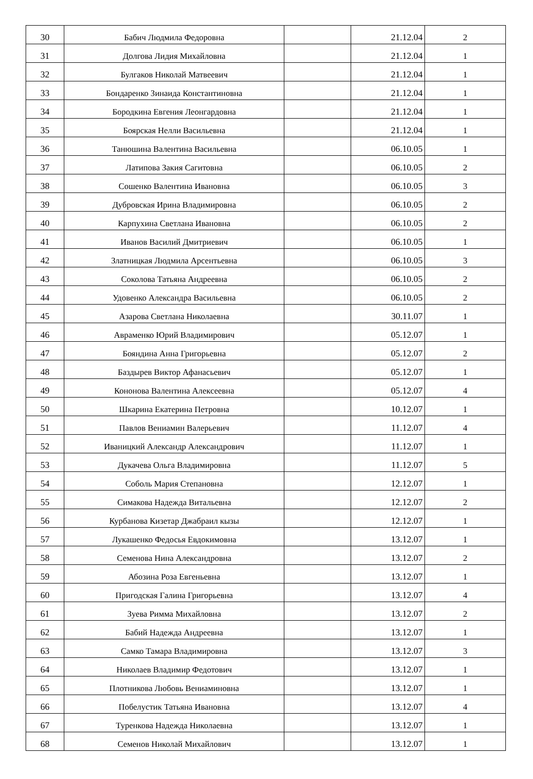| 30 | Бабич Людмила Федоровна | | 21.12.04 | 2 |
| 31 | Долгова Лидия Михайловна | | 21.12.04 | 1 |
| 32 | Булгаков Николай Матвеевич | | 21.12.04 | 1 |
| 33 | Бондаренко Зинаида Константиновна | | 21.12.04 | 1 |
| 34 | Бородкина Евгения Леонгардовна | | 21.12.04 | 1 |
| 35 | Боярская Нелли Васильевна | | 21.12.04 | 1 |
| 36 | Танюшина Валентина Васильевна | | 06.10.05 | 1 |
| 37 | Латипова Закия Сагитовна | | 06.10.05 | 2 |
| 38 | Сошенко Валентина Ивановна | | 06.10.05 | 3 |
| 39 | Дубровская Ирина Владимировна | | 06.10.05 | 2 |
| 40 | Карпухина Светлана Ивановна | | 06.10.05 | 2 |
| 41 | Иванов Василий Дмитриевич | | 06.10.05 | 1 |
| 42 | Златницкая Людмила Арсентьевна | | 06.10.05 | 3 |
| 43 | Соколова Татьяна Андреевна | | 06.10.05 | 2 |
| 44 | Удовенко Александра Васильевна | | 06.10.05 | 2 |
| 45 | Азарова Светлана Николаевна | | 30.11.07 | 1 |
| 46 | Авраменко Юрий Владимирович | | 05.12.07 | 1 |
| 47 | Бояндина Анна Григорьевна | | 05.12.07 | 2 |
| 48 | Баздырев Виктор Афанасьевич | | 05.12.07 | 1 |
| 49 | Кононова Валентина Алексеевна | | 05.12.07 | 4 |
| 50 | Шкарина Екатерина Петровна | | 10.12.07 | 1 |
| 51 | Павлов Вениамин Валерьевич | | 11.12.07 | 4 |
| 52 | Иваницкий Александр Александрович | | 11.12.07 | 1 |
| 53 | Дукачева Ольга Владимировна | | 11.12.07 | 5 |
| 54 | Соболь Мария Степановна | | 12.12.07 | 1 |
| 55 | Симакова Надежда Витальевна | | 12.12.07 | 2 |
| 56 | Курбанова Кизетар Джабраил кызы | | 12.12.07 | 1 |
| 57 | Лукашенко Федосья Евдокимовна | | 13.12.07 | 1 |
| 58 | Семенова Нина Александровна | | 13.12.07 | 2 |
| 59 | Абозина Роза Евгеньевна | | 13.12.07 | 1 |
| 60 | Пригодская Галина Григорьевна | | 13.12.07 | 4 |
| 61 | Зуева Римма Михайловна | | 13.12.07 | 2 |
| 62 | Бабий Надежда Андреевна | | 13.12.07 | 1 |
| 63 | Самко Тамара Владимировна | | 13.12.07 | 3 |
| 64 | Николаев Владимир Федотович | | 13.12.07 | 1 |
| 65 | Плотникова Любовь Вениаминовна | | 13.12.07 | 1 |
| 66 | Побелустик Татьяна Ивановна | | 13.12.07 | 4 |
| 67 | Туренкова Надежда Николаевна | | 13.12.07 | 1 |
| 68 | Семенов Николай Михайлович | | 13.12.07 | 1 |